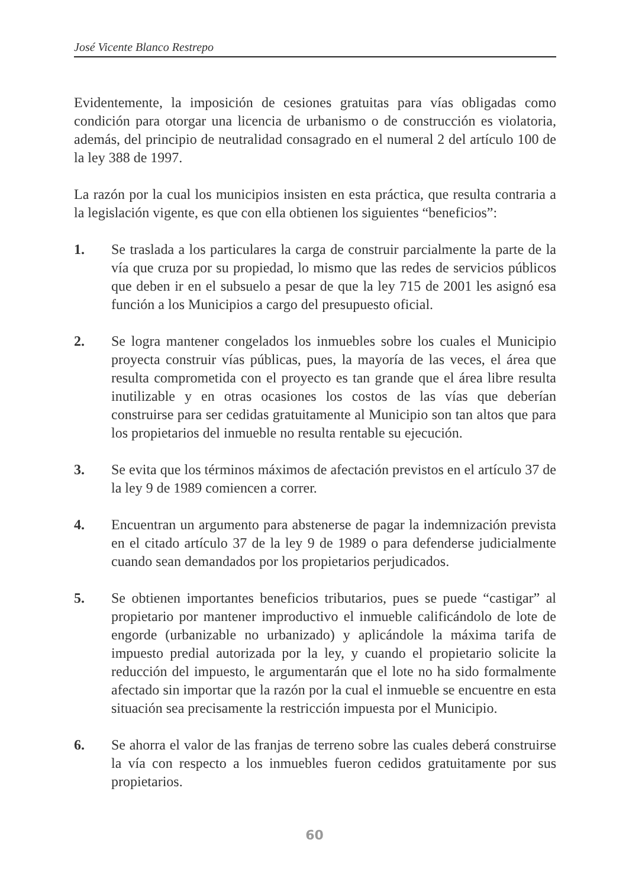José Vicente Blanco Restrepo
Evidentemente, la imposición de cesiones gratuitas para vías obligadas como condición para otorgar una licencia de urbanismo o de construcción es violatoria, además, del principio de neutralidad consagrado en el numeral 2 del artículo 100 de la ley 388 de 1997.
La razón por la cual los municipios insisten en esta práctica, que resulta contraria a la legislación vigente, es que con ella obtienen los siguientes “beneficios”:
1. Se traslada a los particulares la carga de construir parcialmente la parte de la vía que cruza por su propiedad, lo mismo que las redes de servicios públicos que deben ir en el subsuelo a pesar de que la ley 715 de 2001 les asignó esa función a los Municipios a cargo del presupuesto oficial.
2. Se logra mantener congelados los inmuebles sobre los cuales el Municipio proyecta construir vías públicas, pues, la mayoría de las veces, el área que resulta comprometida con el proyecto es tan grande que el área libre resulta inutilizable y en otras ocasiones los costos de las vías que deberían construirse para ser cedidas gratuitamente al Municipio son tan altos que para los propietarios del inmueble no resulta rentable su ejecución.
3. Se evita que los términos máximos de afectación previstos en el artículo 37 de la ley 9 de 1989 comiencen a correr.
4. Encuentran un argumento para abstenerse de pagar la indemnización prevista en el citado artículo 37 de la ley 9 de 1989 o para defenderse judicialmente cuando sean demandados por los propietarios perjudicados.
5. Se obtienen importantes beneficios tributarios, pues se puede “castigar” al propietario por mantener improductivo el inmueble calificándolo de lote de engorde (urbanizable no urbanizado) y aplicándole la máxima tarifa de impuesto predial autorizada por la ley, y cuando el propietario solicite la reducción del impuesto, le argumentarán que el lote no ha sido formalmente afectado sin importar que la razón por la cual el inmueble se encuentre en esta situación sea precisamente la restricción impuesta por el Municipio.
6. Se ahorra el valor de las franjas de terreno sobre las cuales deberá construirse la vía con respecto a los inmuebles fueron cedidos gratuitamente por sus propietarios.
60